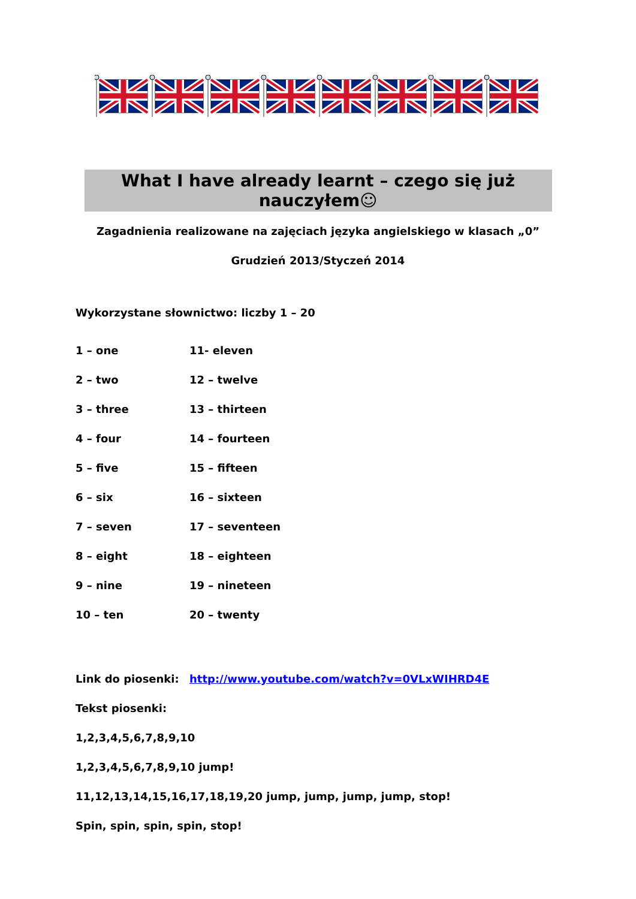What I have already learnt – czego się już nauczyłem☺
Zagadnienia realizowane na zajęciach języka angielskiego w klasach „0”
Grudzień 2013/Styczeń 2014
Wykorzystane słownictwo: liczby 1 – 20
| 1 – one | 11- eleven |
| 2 – two | 12 – twelve |
| 3 – three | 13 – thirteen |
| 4 – four | 14 – fourteen |
| 5 – five | 15 – fifteen |
| 6 – six | 16 – sixteen |
| 7 – seven | 17 – seventeen |
| 8 – eight | 18 – eighteen |
| 9 – nine | 19 – nineteen |
| 10 – ten | 20 – twenty |
| Link do piosenki: | http://www.youtube.com/watch?v=0VLxWIHRD4E |
Tekst piosenki:
1,2,3,4,5,6,7,8,9,10
1,2,3,4,5,6,7,8,9,10 jump!
11,12,13,14,15,16,17,18,19,20 jump, jump, jump, jump, stop!
Spin, spin, spin, spin, stop!